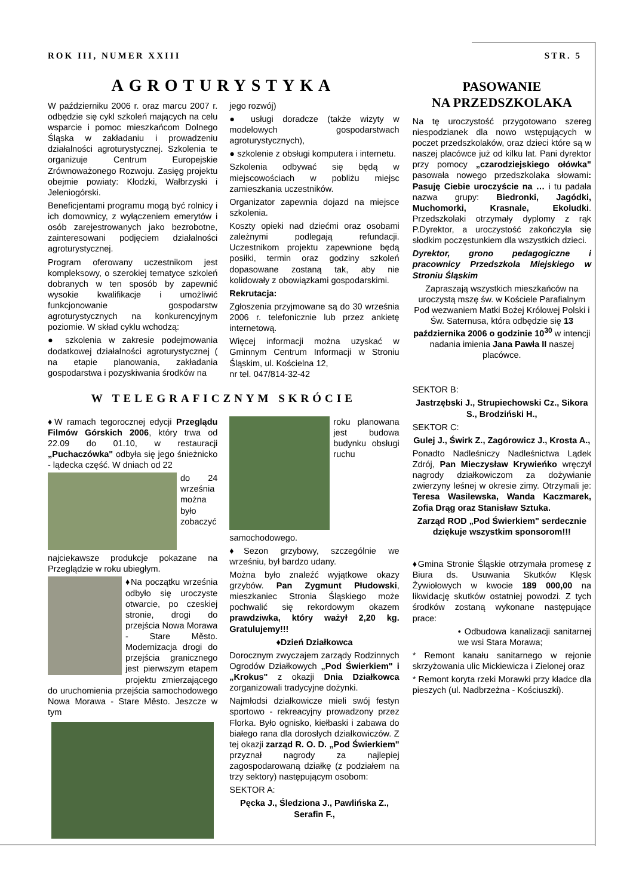ROK III, NUMER XXIII STR. 5
AGROTURYSTYKA
W październiku 2006 r. oraz marcu 2007 r. odbędzie się cykl szkoleń mających na celu wsparcie i pomoc mieszkańcom Dolnego Śląska w zakładaniu i prowadzeniu działalności agroturystycznej. Szkolenia te organizuje Centrum Europejskie Zrównoważonego Rozwoju. Zasięg projektu obejmie powiaty: Kłodzki, Wałbrzyski i Jeleniogórski.
Beneficjentami programu mogą być rolnicy i ich domownicy, z wyłączeniem emerytów i osób zarejestrowanych jako bezrobotne, zainteresowani podjęciem działalności agroturystycznej.
Program oferowany uczestnikom jest kompleksowy, o szerokiej tematyce szkoleń dobranych w ten sposób by zapewnić wysokie kwalifikacje i umożliwić funkcjonowanie gospodarstw agroturystycznych na konkurencyjnym poziomie. W skład cyklu wchodzą:
● szkolenia w zakresie podejmowania dodatkowej działalności agroturystycznej ( na etapie planowania, zakładania gospodarstwa i pozyskiwania środków na
jego rozwój)
● usługi doradcze (także wizyty w modelowych gospodarstwach agroturystycznych),
● szkolenie z obsługi komputera i internetu.
Szkolenia odbywać się będą w miejscowościach w pobliżu miejsc zamieszkania uczestników.
Organizator zapewnia dojazd na miejsce szkolenia.
Koszty opieki nad dziećmi oraz osobami zależnymi podlegają refundacji. Uczestnikom projektu zapewnione będą posiłki, termin oraz godziny szkoleń dopasowane zostaną tak, aby nie kolidowały z obowiązkami gospodarskimi.
Rekrutacja:
Zgłoszenia przyjmowane są do 30 września 2006 r. telefonicznie lub przez ankietę internetową.
Więcej informacji można uzyskać w Gminnym Centrum Informacji w Stroniu Śląskim, ul. Kościelna 12,
nr tel. 047/814-32-42
W TELEGRAFICZNYM SKRÓCIE
♦W ramach tegorocznej edycji Przeglądu Filmów Górskich 2006, który trwa od 22.09 do 01.10, w restauracji „Puchaczówka" odbyła się jego śnieżnicko - lądecka część. W dniach od 22
do 24 września można było zobaczyć najciekawsze produkcje pokazane na Przeglądzie w roku ubiegłym.
♦Na początku września odbyło się uroczyste otwarcie, po czeskiej stronie, drogi do przejścia Nowa Morawa - Stare Město. Modernizacja drogi do przejścia granicznego jest pierwszym etapem projektu zmierzającego do uruchomienia przejścia samochodowego Nowa Morawa - Stare Město. Jeszcze w tym
roku planowana jest budowa budynku obsługi ruchu samochodowego.
♦Sezon grzybowy, szczególnie we wrześniu, był bardzo udany.
Można było znaleźć wyjątkowe okazy grzybów. Pan Zygmunt Płudowski, mieszkaniec Stronia Śląskiego może pochwalić się rekordowym okazem prawdziwka, który ważył 2,20 kg. Gratulujemy!!!
♦Dzień Działkowca
Dorocznym zwyczajem zarządy Rodzinnych Ogrodów Działkowych „Pod Świerkiem" i „Krokus" z okazji Dnia Działkowca zorganizowali tradycyjne dożynki.
Najmłodsi działkowicze mieli swój festyn sportowo - rekreacyjny prowadzony przez Florka. Było ognisko, kiełbaski i zabawa do białego rana dla dorosłych działkowiczów. Z tej okazji zarząd R. O. D. „Pod Świerkiem" przyznał nagrody za najlepiej zagospodarowaną działkę (z podziałem na trzy sektory) następującym osobom:
SEKTOR A:
Pęcka J., Śledziona J., Pawlińska Z., Serafin F.,
PASOWANIE
NA PRZEDSZKOLAKA
Na tę uroczystość przygotowano szereg niespodzianek dla nowo wstępujących w poczet przedszkolaków, oraz dzieci które są w naszej placówce już od kilku lat. Pani dyrektor przy pomocy „czarodziejskiego ołówka" pasowała nowego przedszkolaka słowami: Pasuję Ciebie uroczyście na … i tu padała nazwa grupy: Biedronki, Jagódki, Muchomorki, Krasnale, Ekoludki. Przedszkolaki otrzymały dyplomy z rąk P.Dyrektor, a uroczystość zakończyła się słodkim poczęstunkiem dla wszystkich dzieci.
Dyrektor, grono pedagogiczne i pracownicy Przedszkola Miejskiego w Stroniu Śląskim
Zapraszają wszystkich mieszkańców na uroczystą mszę św. w Kościele Parafialnym Pod wezwaniem Matki Bożej Królowej Polski i Św. Saternusa, która odbędzie się 13 października 2006 o godzinie 10<sup>30</sup> w intencji nadania imienia Jana Pawła II naszej placówce.
SEKTOR B:
Jastrzębski J., Strupiechowski Cz., Sikora S., Brodziński H.,
SEKTOR C:
Gulej J., Świrk Z., Zagórowicz J., Krosta A.,
Ponadto Nadleśniczy Nadleśnictwa Lądek Zdrój, Pan Mieczysław Krywieńko wręczył nagrody działkowiczom za dożywianie zwierzyny leśnej w okresie zimy. Otrzymali je: Teresa Wasilewska, Wanda Kaczmarek, Zofia Drąg oraz Stanisław Sztuka.
Zarząd ROD „Pod Świerkiem" serdecznie dziękuje wszystkim sponsorom!!!
♦Gmina Stronie Śląskie otrzymała promesę z Biura ds. Usuwania Skutków Klęsk Żywiołowych w kwocie 189 000,00 na likwidację skutków ostatniej powodzi. Z tych środków zostaną wykonane następujące prace:
• Odbudowa kanalizacji sanitarnej we wsi Stara Morawa;
* Remont kanału sanitarnego w rejonie skrzyżowania ulic Mickiewicza i Zielonej oraz
* Remont koryta rzeki Morawki przy kładce dla pieszych (ul. Nadbrzeżna - Kościuszki).